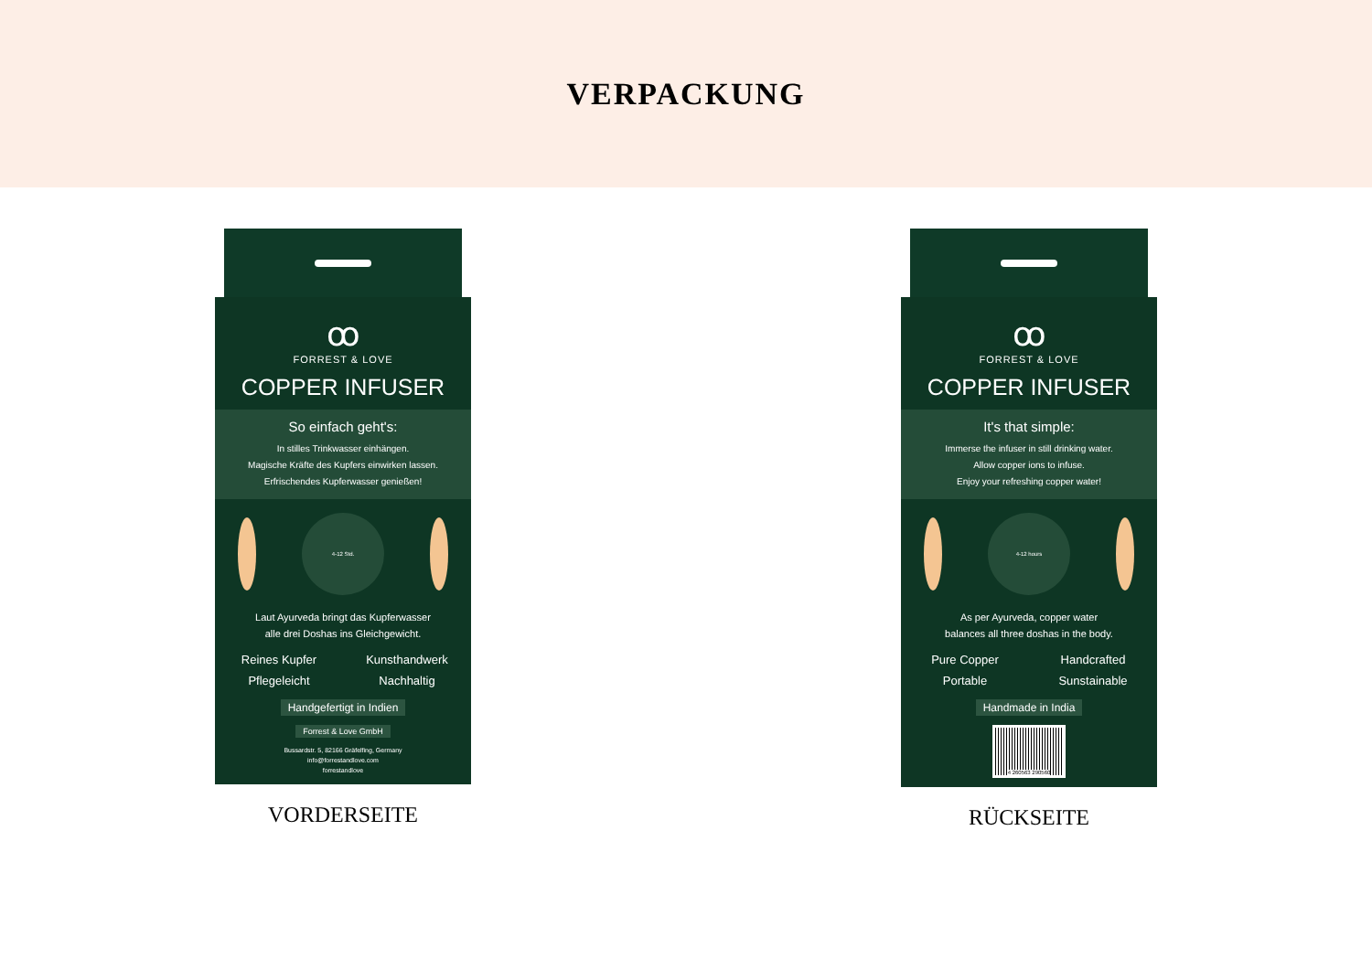VERPACKUNG
ꝏ
FORREST & LOVE
COPPER INFUSER
So einfach geht's:
In stilles Trinkwasser einhängen.
Magische Kräfte des Kupfers einwirken lassen.
Erfrischendes Kupferwasser genießen!
4-12 Std.
Laut Ayurveda bringt das Kupferwasser
alle drei Doshas ins Gleichgewicht.
Reines Kupfer Kunsthandwerk Pflegeleicht Nachhaltig
Handgefertigt in Indien
Forrest & Love GmbH
Bussardstr. 5, 82166 Gräfelfing, Germany
info@forrestandlove.com
forrestandlove
VORDERSEITE
ꝏ
FORREST & LOVE
COPPER INFUSER
It's that simple:
Immerse the infuser in still drinking water.
Allow copper ions to infuse.
Enjoy your refreshing copper water!
4-12 hours
As per Ayurveda, copper water
balances all three doshas in the body.
Pure Copper Handcrafted Portable Sunstainable
Handmade in India
4 260563 290560
RÜCKSEITE